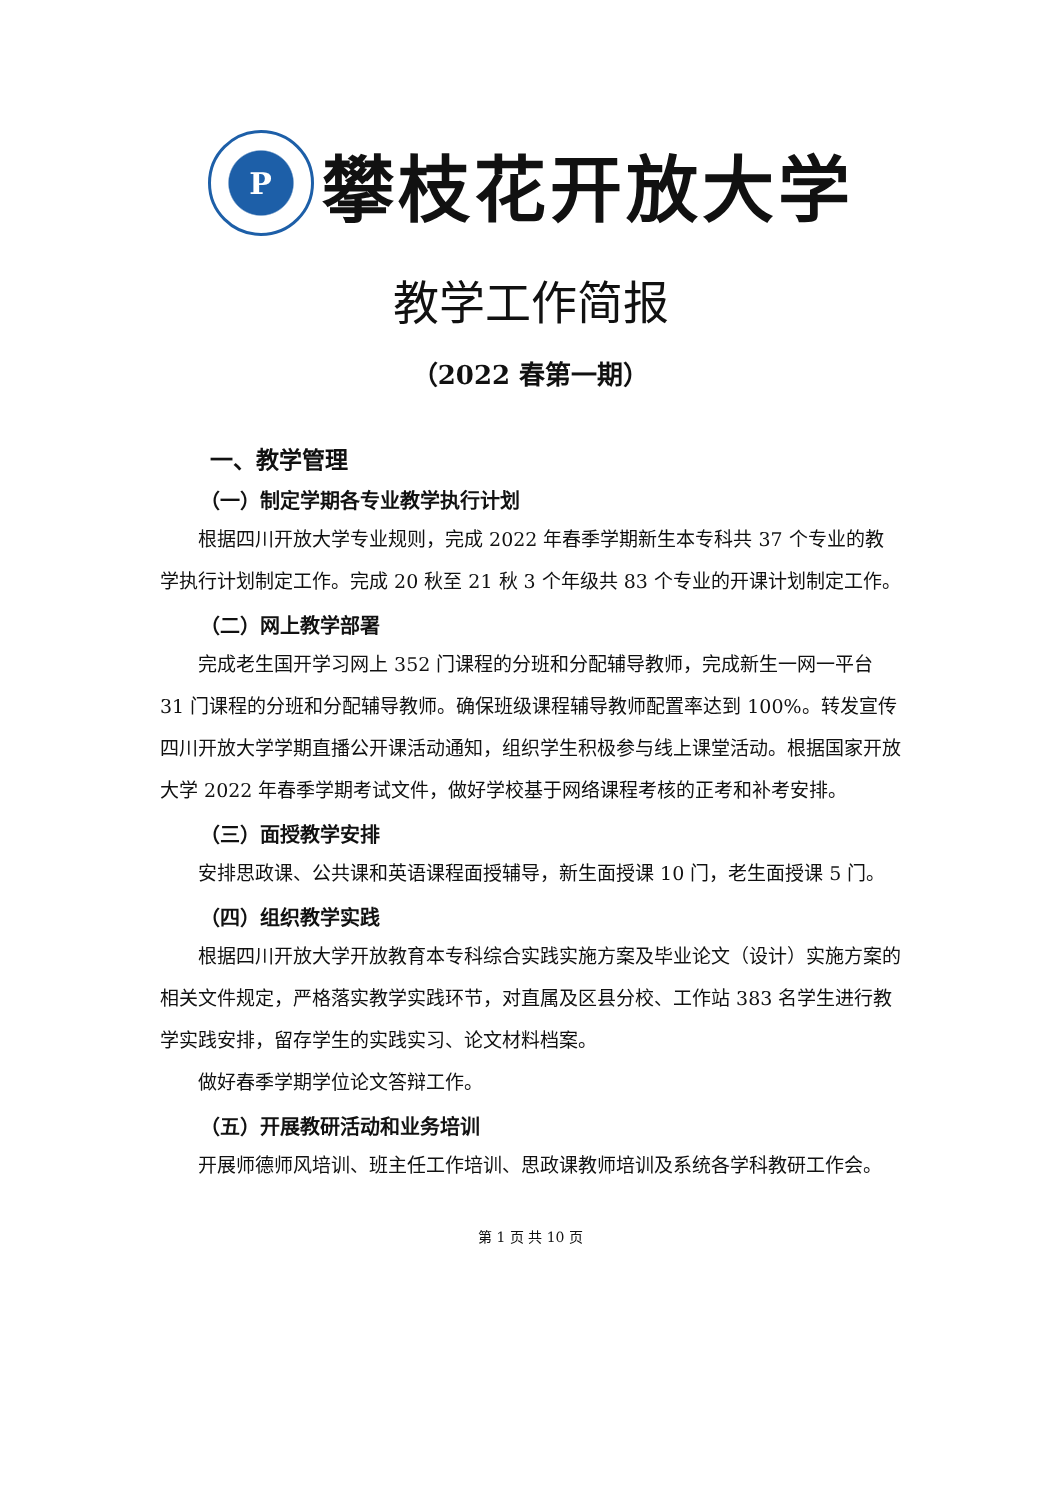P
攀枝花开放大学
教学工作简报
（2022 春第一期）
一、教学管理
（一）制定学期各专业教学执行计划
根据四川开放大学专业规则，完成 2022 年春季学期新生本专科共 37 个专业的教学执行计划制定工作。完成 20 秋至 21 秋 3 个年级共 83 个专业的开课计划制定工作。
（二）网上教学部署
完成老生国开学习网上 352 门课程的分班和分配辅导教师，完成新生一网一平台 31 门课程的分班和分配辅导教师。确保班级课程辅导教师配置率达到 100%。转发宣传四川开放大学学期直播公开课活动通知，组织学生积极参与线上课堂活动。根据国家开放大学 2022 年春季学期考试文件，做好学校基于网络课程考核的正考和补考安排。
（三）面授教学安排
安排思政课、公共课和英语课程面授辅导，新生面授课 10 门，老生面授课 5 门。
（四）组织教学实践
根据四川开放大学开放教育本专科综合实践实施方案及毕业论文（设计）实施方案的相关文件规定，严格落实教学实践环节，对直属及区县分校、工作站 383 名学生进行教学实践安排，留存学生的实践实习、论文材料档案。
做好春季学期学位论文答辩工作。
（五）开展教研活动和业务培训
开展师德师风培训、班主任工作培训、思政课教师培训及系统各学科教研工作会。
第 1 页 共 10 页